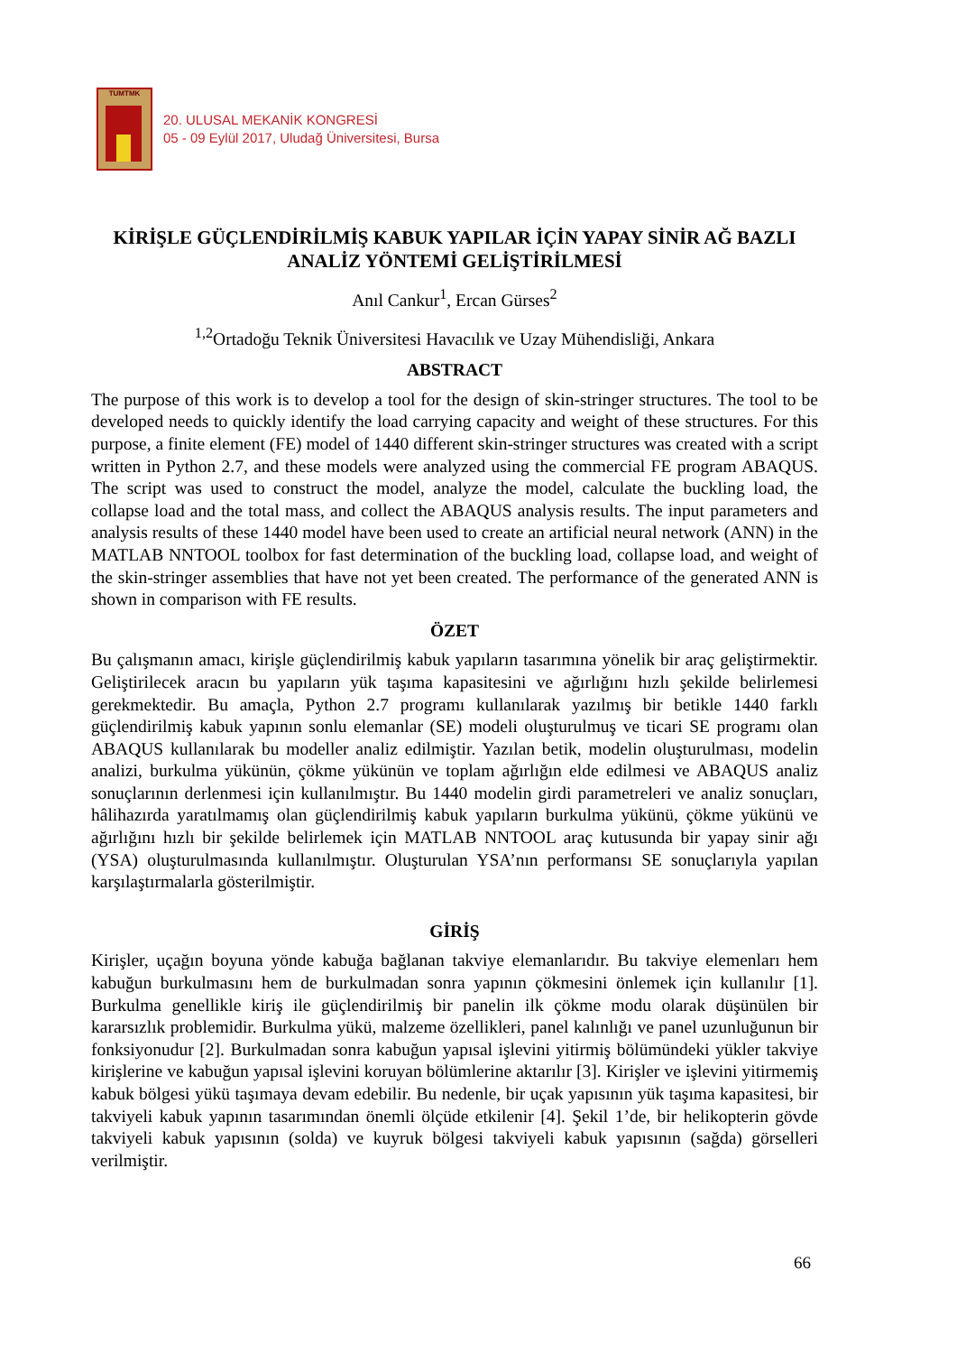TUMTMK
20. ULUSAL MEKANİK KONGRESİ
05 - 09 Eylül 2017, Uludağ Üniversitesi, Bursa
KİRİŞLE GÜÇLENDİRİLMİŞ KABUK YAPILAR İÇİN YAPAY SİNİR AĞ BAZLI ANALİZ YÖNTEMİ GELİŞTİRİLMESİ
Anıl Cankur<sup>1</sup>, Ercan Gürses<sup>2</sup>
<sup>1,2</sup>Ortadoğu Teknik Üniversitesi Havacılık ve Uzay Mühendisliği, Ankara
ABSTRACT
The purpose of this work is to develop a tool for the design of skin-stringer structures. The tool to be developed needs to quickly identify the load carrying capacity and weight of these structures. For this purpose, a finite element (FE) model of 1440 different skin-stringer structures was created with a script written in Python 2.7, and these models were analyzed using the commercial FE program ABAQUS. The script was used to construct the model, analyze the model, calculate the buckling load, the collapse load and the total mass, and collect the ABAQUS analysis results. The input parameters and analysis results of these 1440 model have been used to create an artificial neural network (ANN) in the MATLAB NNTOOL toolbox for fast determination of the buckling load, collapse load, and weight of the skin-stringer assemblies that have not yet been created. The performance of the generated ANN is shown in comparison with FE results.
ÖZET
Bu çalışmanın amacı, kirişle güçlendirilmiş kabuk yapıların tasarımına yönelik bir araç geliştirmektir. Geliştirilecek aracın bu yapıların yük taşıma kapasitesini ve ağırlığını hızlı şekilde belirlemesi gerekmektedir. Bu amaçla, Python 2.7 programı kullanılarak yazılmış bir betikle 1440 farklı güçlendirilmiş kabuk yapının sonlu elemanlar (SE) modeli oluşturulmuş ve ticari SE programı olan ABAQUS kullanılarak bu modeller analiz edilmiştir. Yazılan betik, modelin oluşturulması, modelin analizi, burkulma yükünün, çökme yükünün ve toplam ağırlığın elde edilmesi ve ABAQUS analiz sonuçlarının derlenmesi için kullanılmıştır. Bu 1440 modelin girdi parametreleri ve analiz sonuçları, hâlihazırda yaratılmamış olan güçlendirilmiş kabuk yapıların burkulma yükünü, çökme yükünü ve ağırlığını hızlı bir şekilde belirlemek için MATLAB NNTOOL araç kutusunda bir yapay sinir ağı (YSA) oluşturulmasında kullanılmıştır. Oluşturulan YSA’nın performansı SE sonuçlarıyla yapılan karşılaştırmalarla gösterilmiştir.
GİRİŞ
Kirişler, uçağın boyuna yönde kabuğa bağlanan takviye elemanlarıdır. Bu takviye elemenları hem kabuğun burkulmasını hem de burkulmadan sonra yapının çökmesini önlemek için kullanılır [1]. Burkulma genellikle kiriş ile güçlendirilmiş bir panelin ilk çökme modu olarak düşünülen bir kararsızlık problemidir. Burkulma yükü, malzeme özellikleri, panel kalınlığı ve panel uzunluğunun bir fonksiyonudur [2]. Burkulmadan sonra kabuğun yapısal işlevini yitirmiş bölümündeki yükler takviye kirişlerine ve kabuğun yapısal işlevini koruyan bölümlerine aktarılır [3]. Kirişler ve işlevini yitirmemiş kabuk bölgesi yükü taşımaya devam edebilir. Bu nedenle, bir uçak yapısının yük taşıma kapasitesi, bir takviyeli kabuk yapının tasarımından önemli ölçüde etkilenir [4]. Şekil 1’de, bir helikopterin gövde takviyeli kabuk yapısının (solda) ve kuyruk bölgesi takviyeli kabuk yapısının (sağda) görselleri verilmiştir.
66